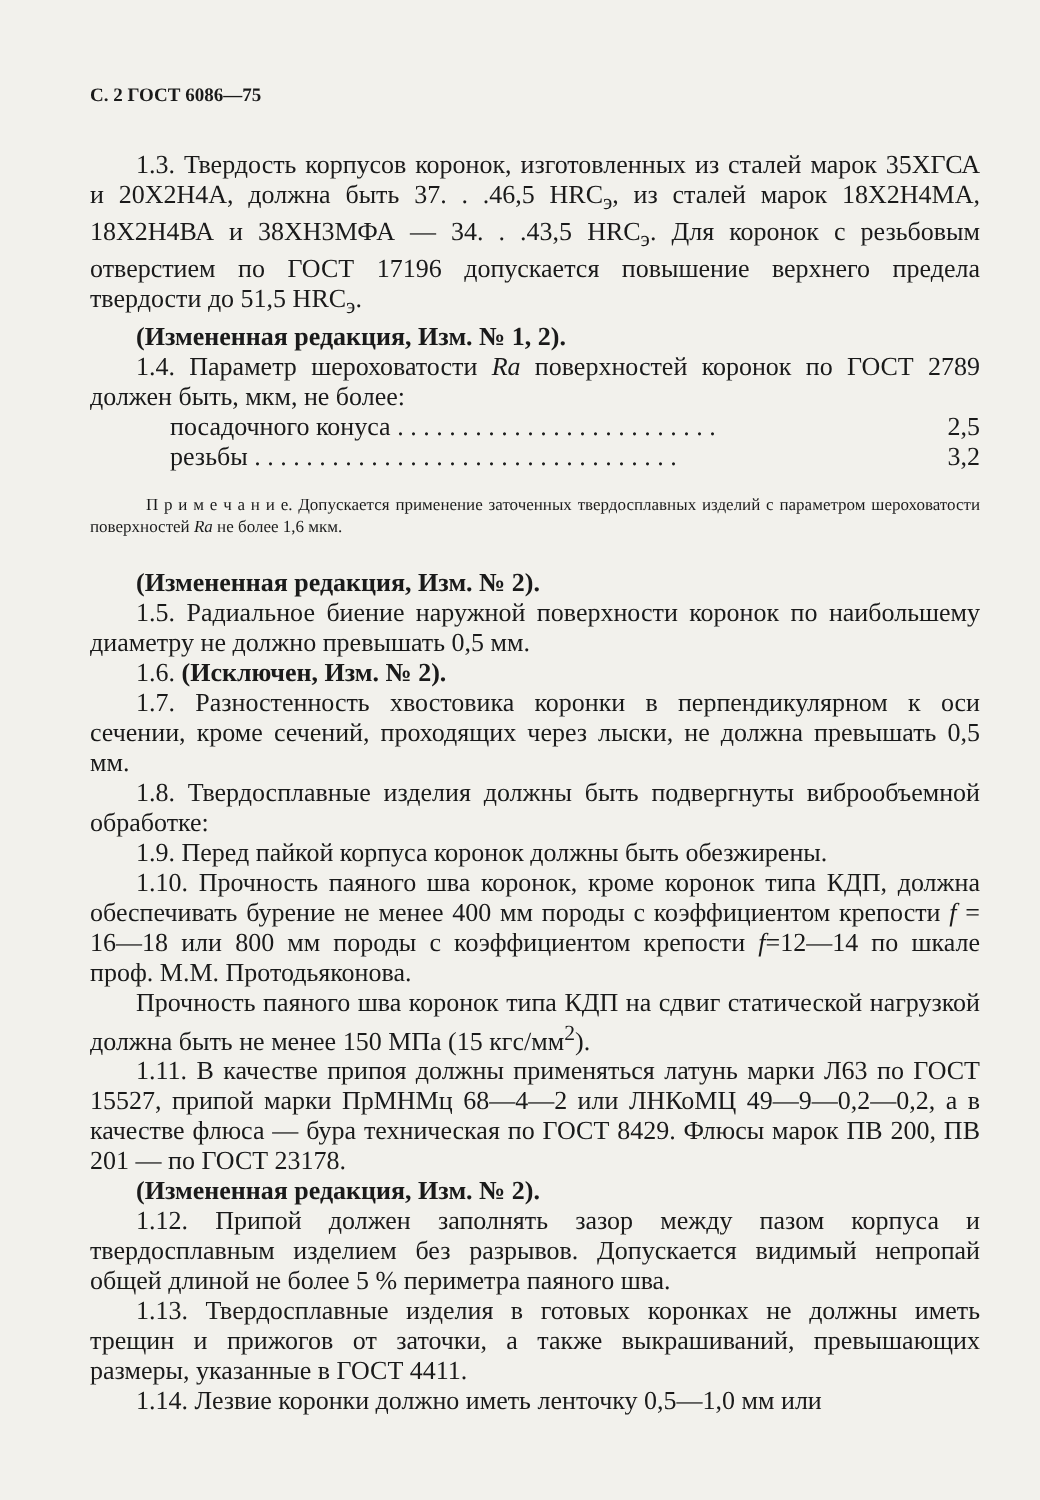С. 2 ГОСТ 6086—75
1.3. Твердость корпусов коронок, изготовленных из сталей марок 35ХГСА и 20Х2Н4А, должна быть 37. . .46,5 HRC<sub>э</sub>, из сталей марок 18Х2Н4МА, 18Х2Н4ВА и 38ХН3МФА — 34. . .43,5 HRC<sub>э</sub>. Для коронок с резьбовым отверстием по ГОСТ 17196 допускается повышение верхнего предела твердости до 51,5 HRC<sub>э</sub>.
(Измененная редакция, Изм. № 1, 2).
1.4. Параметр шероховатости Ra поверхностей коронок по ГОСТ 2789 должен быть, мкм, не более:
посадочного конуса . . . . . . . . . . . . . . . . . . . . . . . . . 2,5
резьбы . . . . . . . . . . . . . . . . . . . . . . . . . . . . . . . . . 3,2
П р и м е ч а н и е. Допускается применение заточенных твердосплавных изделий с параметром шероховатости поверхностей Ra не более 1,6 мкм.
(Измененная редакция, Изм. № 2).
1.5. Радиальное биение наружной поверхности коронок по наибольшему диаметру не должно превышать 0,5 мм.
1.6. (Исключен, Изм. № 2).
1.7. Разностенность хвостовика коронки в перпендикулярном к оси сечении, кроме сечений, проходящих через лыски, не должна превышать 0,5 мм.
1.8. Твердосплавные изделия должны быть подвергнуты виброобъемной обработке:
1.9. Перед пайкой корпуса коронок должны быть обезжирены.
1.10. Прочность паяного шва коронок, кроме коронок типа КДП, должна обеспечивать бурение не менее 400 мм породы с коэффициентом крепости f = 16—18 или 800 мм породы с коэффициентом крепости f=12—14 по шкале проф. М.М. Протодьяконова.
Прочность паяного шва коронок типа КДП на сдвиг статической нагрузкой должна быть не менее 150 МПа (15 кгс/мм<sup>2</sup>).
1.11. В качестве припоя должны применяться латунь марки Л63 по ГОСТ 15527, припой марки ПрМНМц 68—4—2 или ЛНКоМЦ 49—9—0,2—0,2, а в качестве флюса — бура техническая по ГОСТ 8429. Флюсы марок ПВ 200, ПВ 201 — по ГОСТ 23178.
(Измененная редакция, Изм. № 2).
1.12. Припой должен заполнять зазор между пазом корпуса и твердосплавным изделием без разрывов. Допускается видимый непропай общей длиной не более 5 % периметра паяного шва.
1.13. Твердосплавные изделия в готовых коронках не должны иметь трещин и прижогов от заточки, а также выкрашиваний, превышающих размеры, указанные в ГОСТ 4411.
1.14. Лезвие коронки должно иметь ленточку 0,5—1,0 мм или